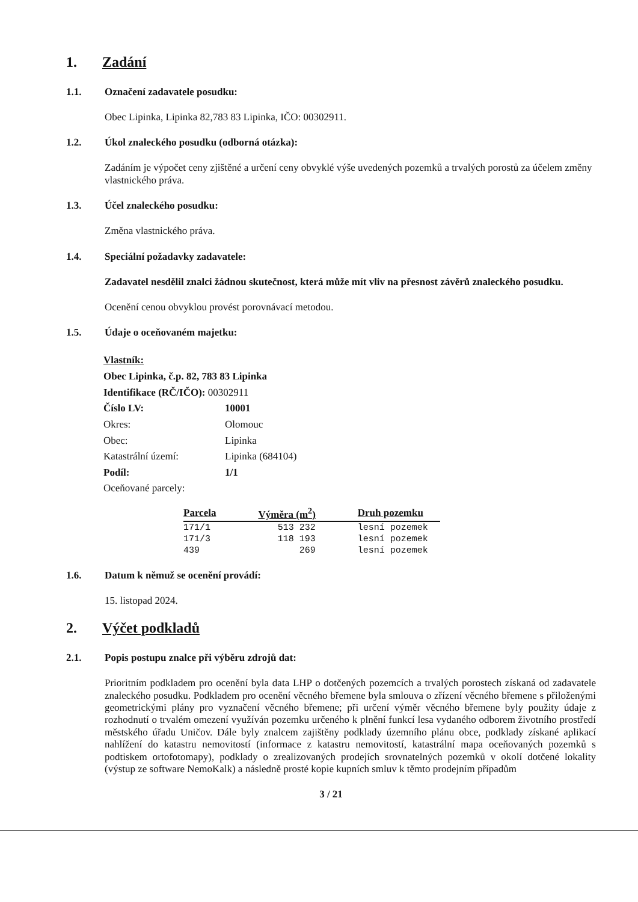1. Zadání
1.1. Označení zadavatele posudku:
Obec Lipinka, Lipinka 82,783 83 Lipinka, IČO: 00302911.
1.2. Úkol znaleckého posudku (odborná otázka):
Zadáním je výpočet ceny zjištěné a určení ceny obvyklé výše uvedených pozemků a trvalých porostů za účelem změny vlastnického práva.
1.3. Účel znaleckého posudku:
Změna vlastnického práva.
1.4. Speciální požadavky zadavatele:
Zadavatel nesdělil znalci žádnou skutečnost, která může mít vliv na přesnost závěrů znaleckého posudku.
Ocenění cenou obvyklou provést porovnávací metodou.
1.5. Údaje o oceňovaném majetku:
| Vlastník: | |
| Obec Lipinka, č.p. 82, 783 83 Lipinka | |
| Identifikace (RČ/IČO): 00302911 | |
| Číslo LV: | 10001 |
| Okres: | Olomouc |
| Obec: | Lipinka |
| Katastrální území: | Lipinka (684104) |
| Podíl: | 1/1 |
| Oceňované parcely: | |
| Parcela | Výměra (m<sup>2</sup>) | Druh pozemku |
| --- | --- | --- |
| 171/1 | 513 232 | lesní pozemek |
| 171/3 | 118 193 | lesní pozemek |
| 439 | 269 | lesní pozemek |
1.6. Datum k němuž se ocenění provádí:
15. listopad 2024.
2. Výčet podkladů
2.1. Popis postupu znalce při výběru zdrojů dat:
Prioritním podkladem pro ocenění byla data LHP o dotčených pozemcích a trvalých porostech získaná od zadavatele znaleckého posudku. Podkladem pro ocenění věcného břemene byla smlouva o zřízení věcného břemene s přiloženými geometrickými plány pro vyznačení věcného břemene; při určení výměr věcného břemene byly použity údaje z rozhodnutí o trvalém omezení využíván pozemku určeného k plnění funkcí lesa vydaného odborem životního prostředí městského úřadu Uničov. Dále byly znalcem zajištěny podklady územního plánu obce, podklady získané aplikací nahlížení do katastru nemovitostí (informace z katastru nemovitostí, katastrální mapa oceňovaných pozemků s podtiskem ortofotomapy), podklady o zrealizovaných prodejích srovnatelných pozemků v okolí dotčené lokality (výstup ze software NemoKalk) a následně prosté kopie kupních smluv k těmto prodejním případům
3 / 21